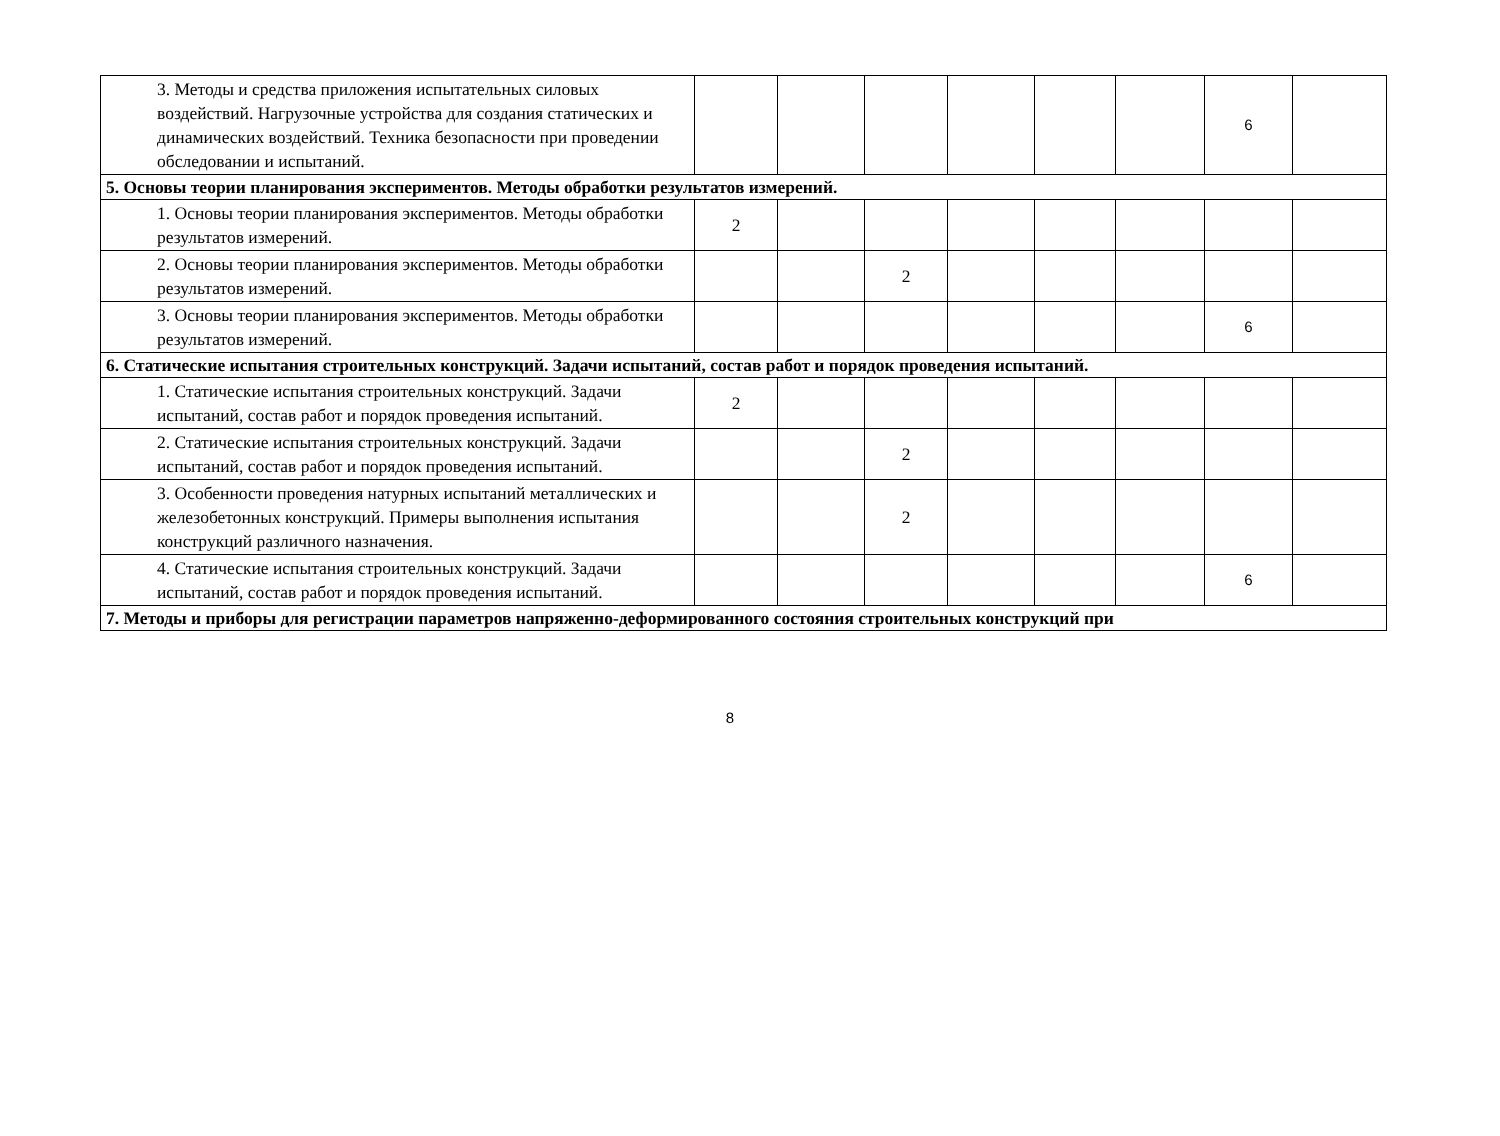| 3. Методы и средства приложения испытательных силовых воздействий. Нагрузочные устройства для создания статических и динамических воздействий. Техника безопасности при проведении обследовании и испытаний. | | | | | | | 6 | |
| 5. Основы теории планирования экспериментов. Методы обработки результатов измерений. | | | | | | | | |
| 1. Основы теории планирования экспериментов. Методы обработки результатов измерений. | 2 | | | | | | | |
| 2. Основы теории планирования экспериментов. Методы обработки результатов измерений. | | | 2 | | | | | |
| 3. Основы теории планирования экспериментов. Методы обработки результатов измерений. | | | | | | | 6 | |
| 6. Статические испытания строительных конструкций. Задачи испытаний, состав работ и порядок проведения испытаний. | | | | | | | | |
| 1. Статические испытания строительных конструкций. Задачи испытаний, состав работ и порядок проведения испытаний. | 2 | | | | | | | |
| 2. Статические испытания строительных конструкций. Задачи испытаний, состав работ и порядок проведения испытаний. | | | 2 | | | | | |
| 3. Особенности проведения натурных испытаний металлических и железобетонных конструкций. Примеры выполнения испытания конструкций различного назначения. | | | 2 | | | | | |
| 4. Статические испытания строительных конструкций. Задачи испытаний, состав работ и порядок проведения испытаний. | | | | | | | 6 | |
| 7. Методы и приборы для регистрации параметров напряженно-деформированного состояния строительных конструкций при | | | | | | | | |
8